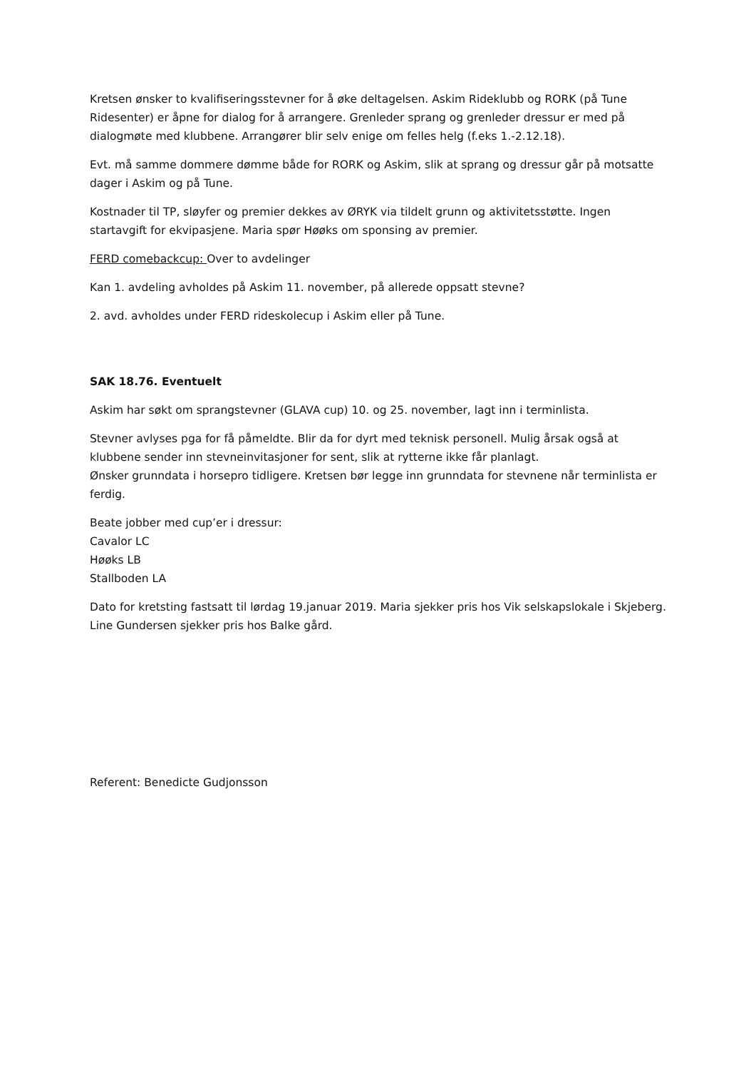Kretsen ønsker to kvalifiseringsstevner for å øke deltagelsen. Askim Rideklubb og RORK (på Tune Ridesenter) er åpne for dialog for å arrangere. Grenleder sprang og grenleder dressur er med på dialogmøte med klubbene. Arrangører blir selv enige om felles helg (f.eks 1.-2.12.18).
Evt. må samme dommere dømme både for RORK og Askim, slik at sprang og dressur går på motsatte dager i Askim og på Tune.
Kostnader til TP, sløyfer og premier dekkes av ØRYK via tildelt grunn og aktivitetsstøtte. Ingen startavgift for ekvipasjene. Maria spør Høøks om sponsing av premier.
FERD comebackcup: Over to avdelinger
Kan 1. avdeling avholdes på Askim 11. november, på allerede oppsatt stevne?
2. avd. avholdes under FERD rideskolecup i Askim eller på Tune.
SAK 18.76. Eventuelt
Askim har søkt om sprangstevner (GLAVA cup) 10. og 25. november, lagt inn i terminlista.
Stevner avlyses pga for få påmeldte. Blir da for dyrt med teknisk personell. Mulig årsak også at klubbene sender inn stevneinvitasjoner for sent, slik at rytterne ikke får planlagt.
Ønsker grunndata i horsepro tidligere. Kretsen bør legge inn grunndata for stevnene når terminlista er ferdig.
Beate jobber med cup’er i dressur:
Cavalor LC
Høøks LB
Stallboden LA
Dato for kretsting fastsatt til lørdag 19.januar 2019. Maria sjekker pris hos Vik selskapslokale i Skjeberg. Line Gundersen sjekker pris hos Balke gård.
Referent: Benedicte Gudjonsson